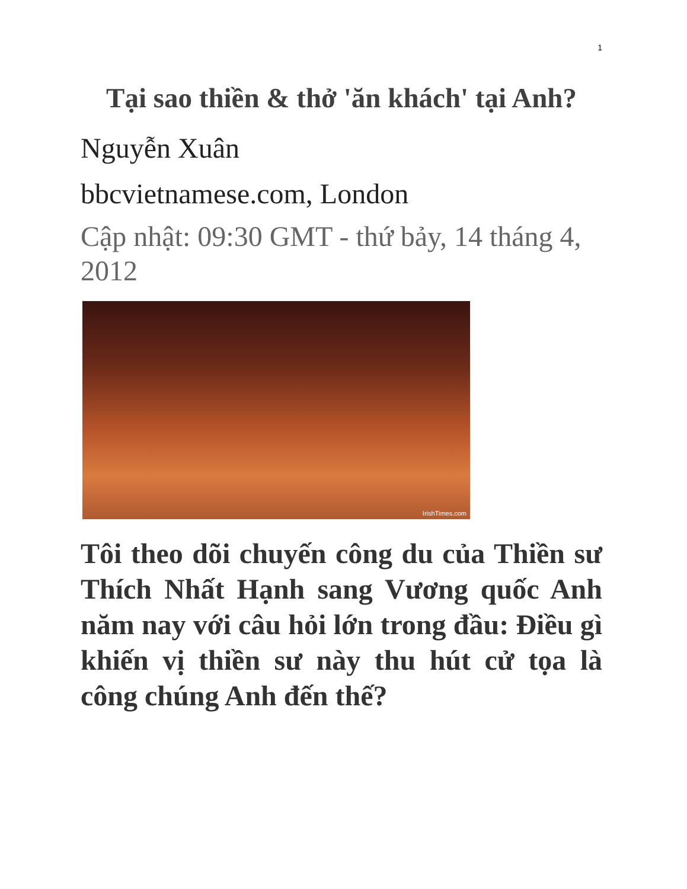1
Tại sao thiền & thở 'ăn khách' tại Anh?
Nguyễn Xuân
bbcvietnamese.com, London
Cập nhật: 09:30 GMT - thứ bảy, 14 tháng 4, 2012
IrishTimes.com
Tôi theo dõi chuyến công du của Thiền sư Thích Nhất Hạnh sang Vương quốc Anh năm nay với câu hỏi lớn trong đầu: Điều gì khiến vị thiền sư này thu hút cử tọa là công chúng Anh đến thế?